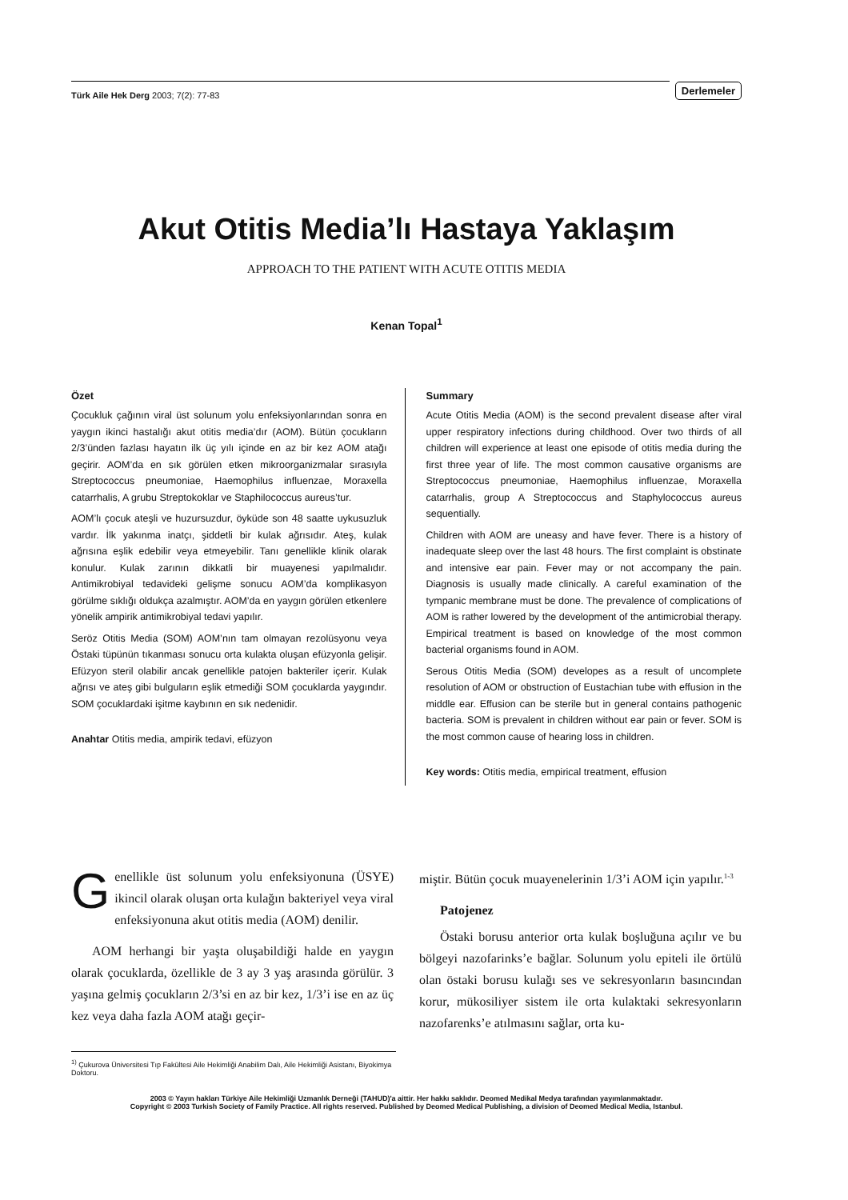Türk Aile Hek Derg 2003; 7(2): 77-83
Derlemeler
Akut Otitis Media’lı Hastaya Yaklaşım
APPROACH TO THE PATIENT WITH ACUTE OTITIS MEDIA
Kenan Topal<sup>1</sup>
Özet
Çocukluk çağının viral üst solunum yolu enfeksiyonlarından sonra en yaygın ikinci hastalığı akut otitis media’dır (AOM). Bütün çocukların 2/3’ünden fazlası hayatın ilk üç yılı içinde en az bir kez AOM atağı geçirir. AOM’da en sık görülen etken mikroorganizmalar sırasıyla Streptococcus pneumoniae, Haemophilus influenzae, Moraxella catarrhalis, A grubu Streptokoklar ve Staphilococcus aureus’tur.
AOM’lı çocuk ateşli ve huzursuzdur, öyküde son 48 saatte uykusuzluk vardır. İlk yakınma inatçı, şiddetli bir kulak ağrısıdır. Ateş, kulak ağrısına eşlik edebilir veya etmeyebilir. Tanı genellikle klinik olarak konulur. Kulak zarının dikkatli bir muayenesi yapılmalıdır. Antimikrobiyal tedavideki gelişme sonucu AOM’da komplikasyon görülme sıklığı oldukça azalmıştır. AOM’da en yaygın görülen etkenlere yönelik ampirik antimikrobiyal tedavi yapılır.
Seröz Otitis Media (SOM) AOM’nın tam olmayan rezolüsyonu veya Östaki tüpünün tıkanması sonucu orta kulakta oluşan efüzyonla gelişir. Efüzyon steril olabilir ancak genellikle patojen bakteriler içerir. Kulak ağrısı ve ateş gibi bulguların eşlik etmediği SOM çocuklarda yaygındır. SOM çocuklardaki işitme kaybının en sık nedenidir.
Anahtar Otitis media, ampirik tedavi, efüzyon
Summary
Acute Otitis Media (AOM) is the second prevalent disease after viral upper respiratory infections during childhood. Over two thirds of all children will experience at least one episode of otitis media during the first three year of life. The most common causative organisms are Streptococcus pneumoniae, Haemophilus influenzae, Moraxella catarrhalis, group A Streptococcus and Staphylococcus aureus sequentially.
Children with AOM are uneasy and have fever. There is a history of inadequate sleep over the last 48 hours. The first complaint is obstinate and intensive ear pain. Fever may or not accompany the pain. Diagnosis is usually made clinically. A careful examination of the tympanic membrane must be done. The prevalence of complications of AOM is rather lowered by the development of the antimicrobial therapy. Empirical treatment is based on knowledge of the most common bacterial organisms found in AOM.
Serous Otitis Media (SOM) developes as a result of uncomplete resolution of AOM or obstruction of Eustachian tube with effusion in the middle ear. Effusion can be sterile but in general contains pathogenic bacteria. SOM is prevalent in children without ear pain or fever. SOM is the most common cause of hearing loss in children.
Key words: Otitis media, empirical treatment, effusion
Genellikle üst solunum yolu enfeksiyonuna (ÜSYE) ikincil olarak oluşan orta kulağın bakteriyel veya viral enfeksiyonuna akut otitis media (AOM) denilir.
AOM herhangi bir yaşta oluşabildiği halde en yaygın olarak çocuklarda, özellikle de 3 ay 3 yaş arasında görülür. 3 yaşına gelmiş çocukların 2/3’si en az bir kez, 1/3’i ise en az üç kez veya daha fazla AOM atağı geçir-
miştir. Bütün çocuk muayenelerinin 1/3’i AOM için yapılır.<sup>1-3</sup>
Patojenez
Östaki borusu anterior orta kulak boşluğuna açılır ve bu bölgeyi nazofarinks’e bağlar. Solunum yolu epiteli ile örtülü olan östaki borusu kulağı ses ve sekresyonların basıncından korur, mükosiliyer sistem ile orta kulaktaki sekresyonların nazofarenks’e atılmasını sağlar, orta ku-
<sup>1)</sup> Çukurova Üniversitesi Tıp Fakültesi Aile Hekimliği Anabilim Dalı, Aile Hekimliği Asistanı, Biyokimya Doktoru.
2003 © Yayın hakları Türkiye Aile Hekimliği Uzmanlık Derneği (TAHUD)'a aittir. Her hakkı saklıdır. Deomed Medikal Medya tarafından yayımlanmaktadır.
Copyright © 2003 Turkish Society of Family Practice. All rights reserved. Published by Deomed Medical Publishing, a division of Deomed Medical Media, Istanbul.